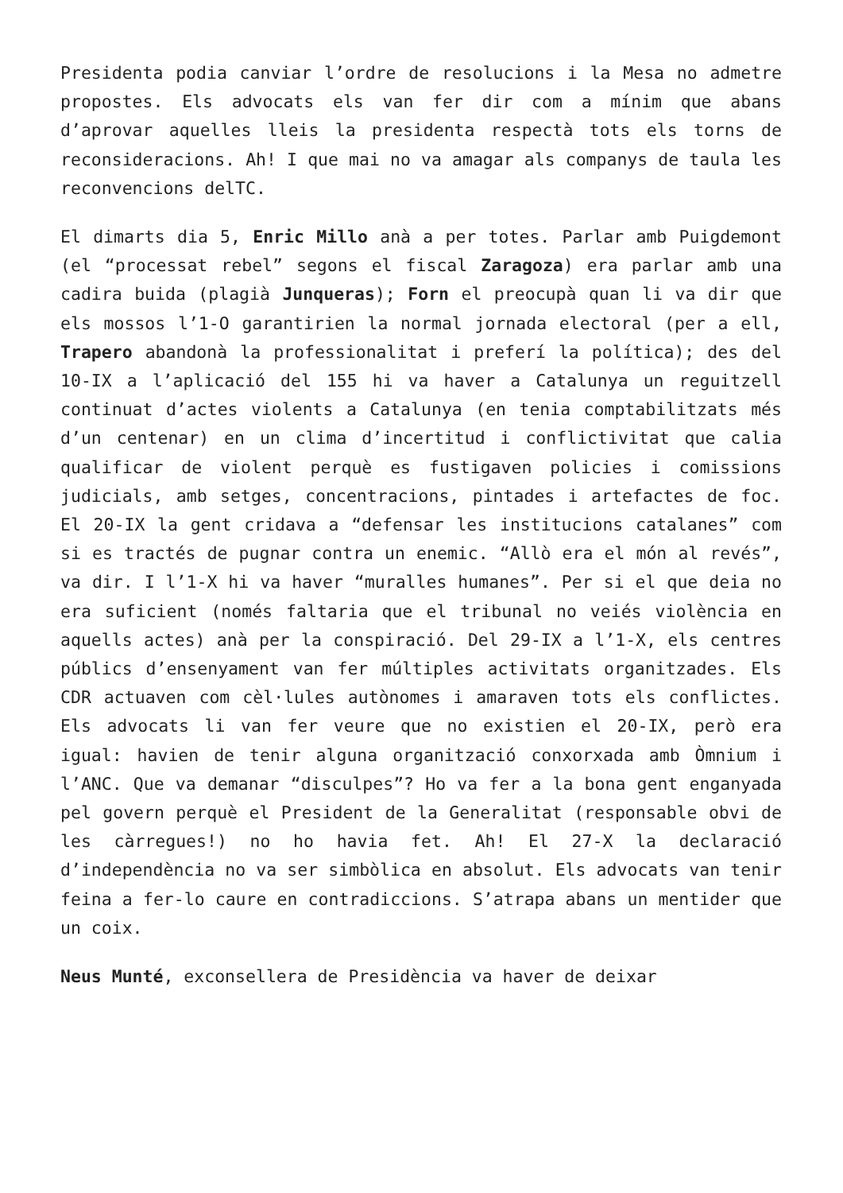Presidenta podia canviar l’ordre de resolucions i la Mesa no admetre propostes. Els advocats els van fer dir com a mínim que abans d’aprovar aquelles lleis la presidenta respectà tots els torns de reconsideracions. Ah! I que mai no va amagar als companys de taula les reconvencions delTC.
El dimarts dia 5, Enric Millo anà a per totes. Parlar amb Puigdemont (el “processat rebel” segons el fiscal Zaragoza) era parlar amb una cadira buida (plagià Junqueras); Forn el preocupà quan li va dir que els mossos l’1-O garantirien la normal jornada electoral (per a ell, Trapero abandonà la professionalitat i preferí la política); des del 10-IX a l’aplicació del 155 hi va haver a Catalunya un reguitzell continuat d’actes violents a Catalunya (en tenia comptabilitzats més d’un centenar) en un clima d’incertitud i conflictivitat que calia qualificar de violent perquè es fustigaven policies i comissions judicials, amb setges, concentracions, pintades i artefactes de foc. El 20-IX la gent cridava a “defensar les institucions catalanes” com si es tractés de pugnar contra un enemic. “Allò era el món al revés”, va dir. I l’1-X hi va haver “muralles humanes”. Per si el que deia no era suficient (només faltaria que el tribunal no veiés violència en aquells actes) anà per la conspiració. Del 29-IX a l’1-X, els centres públics d’ensenyament van fer múltiples activitats organitzades. Els CDR actuaven com cèl·lules autònomes i amaraven tots els conflictes. Els advocats li van fer veure que no existien el 20-IX, però era igual: havien de tenir alguna organització conxorxada amb Òmnium i l’ANC. Que va demanar “disculpes”? Ho va fer a la bona gent enganyada pel govern perquè el President de la Generalitat (responsable obvi de les càrregues!) no ho havia fet. Ah! El 27-X la declaració d’independència no va ser simbòlica en absolut. Els advocats van tenir feina a fer-lo caure en contradiccions. S’atrapa abans un mentider que un coix.
Neus Munté, exconsellera de Presidència va haver de deixar